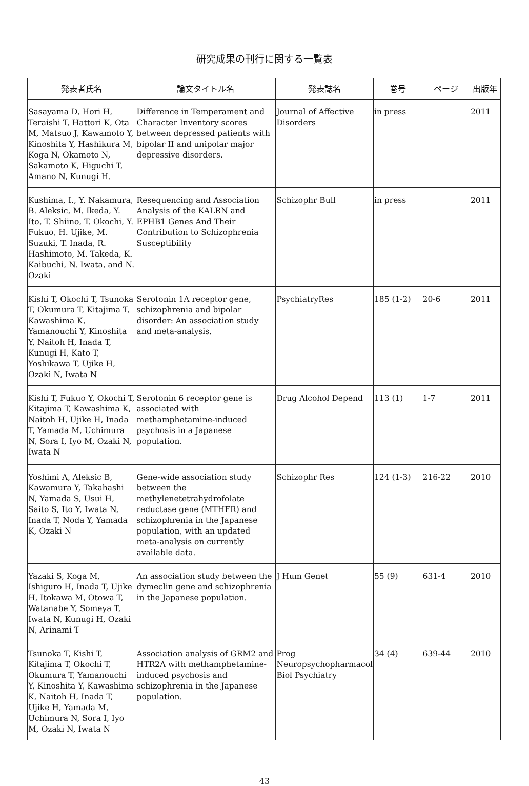研究成果の刊行に関する一覧表
| 発表者氏名 | 論文タイトル名 | 発表誌名 | 巻号 | ページ | 出版年 |
| --- | --- | --- | --- | --- | --- |
| Sasayama D, Hori H, Teraishi T, Hattori K, Ota M, Matsuo J, Kawamoto Y, Kinoshita Y, Hashikura M, Koga N, Okamoto N, Sakamoto K, Higuchi T, Amano N, Kunugi H. | Difference in Temperament and Character Inventory scores between depressed patients with bipolar II and unipolar major depressive disorders. | Journal of Affective Disorders | in press | | 2011 |
| Kushima, I., Y. Nakamura, B. Aleksic, M. Ikeda, Y. Ito, T. Shiino, T. Okochi, Y. Fukuo, H. Ujike, M. Suzuki, T. Inada, R. Hashimoto, M. Takeda, K. Kaibuchi, N. Iwata, and N. Ozaki | Resequencing and Association Analysis of the KALRN and EPHB1 Genes And Their Contribution to Schizophrenia Susceptibility | Schizophr Bull | in press | | 2011 |
| Kishi T, Okochi T, Tsunoka T, Okumura T, Kitajima T, Kawashima K, Yamanouchi Y, Kinoshita Y, Naitoh H, Inada T, Kunugi H, Kato T, Yoshikawa T, Ujike H, Ozaki N, Iwata N | Serotonin 1A receptor gene, schizophrenia and bipolar disorder: An association study and meta-analysis. | PsychiatryRes | 185 (1-2) | 20-6 | 2011 |
| Kishi T, Fukuo Y, Okochi T, Kitajima T, Kawashima K, Naitoh H, Ujike H, Inada T, Yamada M, Uchimura N, Sora I, Iyo M, Ozaki N, Iwata N | Serotonin 6 receptor gene is associated with methamphetamine-induced psychosis in a Japanese population. | Drug Alcohol Depend | 113 (1) | 1-7 | 2011 |
| Yoshimi A, Aleksic B, Kawamura Y, Takahashi N, Yamada S, Usui H, Saito S, Ito Y, Iwata N, Inada T, Noda Y, Yamada K, Ozaki N | Gene-wide association study between the methylenetetrahydrofolate reductase gene (MTHFR) and schizophrenia in the Japanese population, with an updated meta-analysis on currently available data. | Schizophr Res | 124 (1-3) | 216-22 | 2010 |
| Yazaki S, Koga M, Ishiguro H, Inada T, Ujike H, Itokawa M, Otowa T, Watanabe Y, Someya T, Iwata N, Kunugi H, Ozaki N, Arinami T | An association study between the dymeclin gene and schizophrenia in the Japanese population. | J Hum Genet | 55 (9) | 631-4 | 2010 |
| Tsunoka T, Kishi T, Kitajima T, Okochi T, Okumura T, Yamanouchi Y, Kinoshita Y, Kawashima K, Naitoh H, Inada T, Ujike H, Yamada M, Uchimura N, Sora I, Iyo M, Ozaki N, Iwata N | Association analysis of GRM2 and HTR2A with methamphetamine-induced psychosis and schizophrenia in the Japanese population. | Prog Neuropsychopharmacol Biol Psychiatry | 34 (4) | 639-44 | 2010 |
43